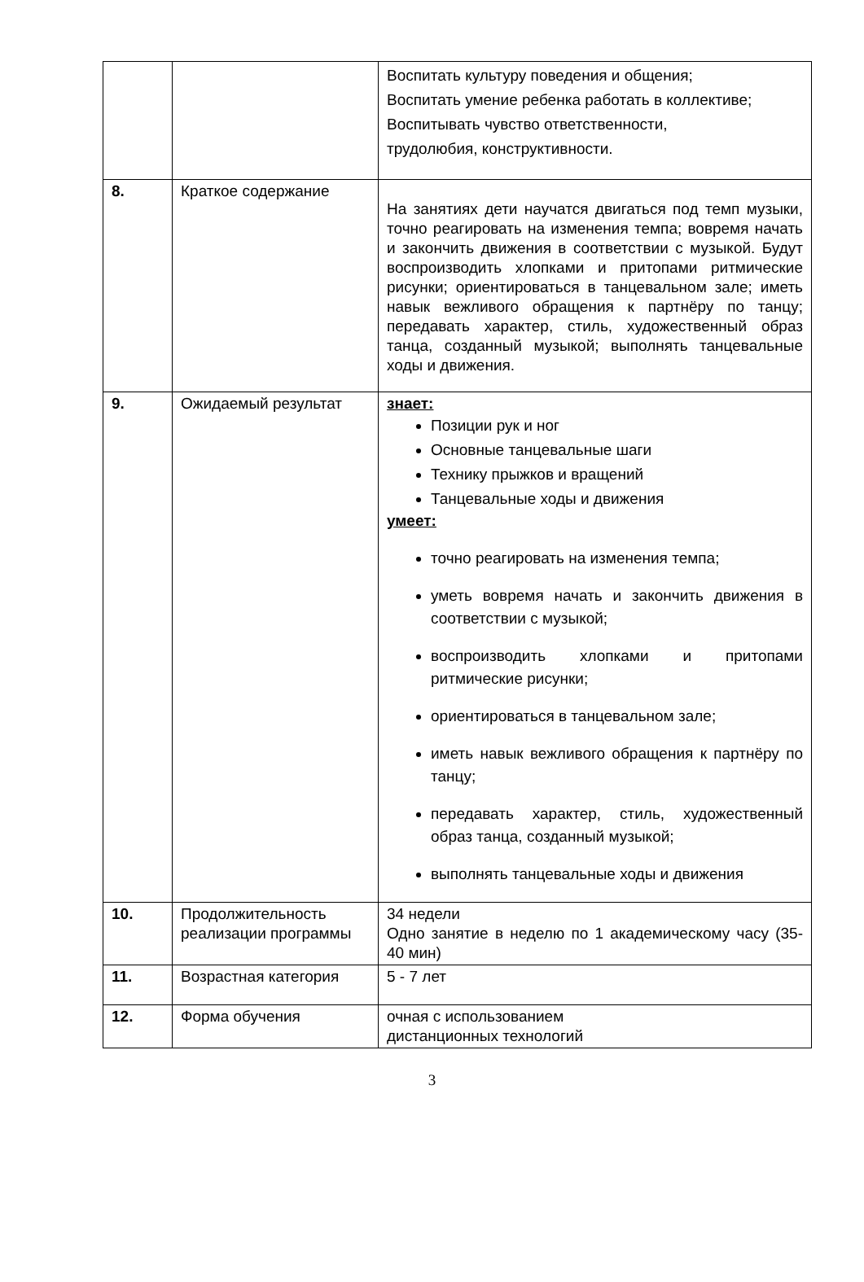| | | Воспитать культуру поведения и общения; Воспитать умение ребенка работать в коллективе; Воспитывать чувство ответственности, трудолюбия, конструктивности. |
| 8. | Краткое содержание | На занятиях дети научатся двигаться под темп музыки, точно реагировать на изменения темпа; вовремя начать и закончить движения в соответствии с музыкой. Будут воспроизводить хлопками и притопами ритмические рисунки; ориентироваться в танцевальном зале; иметь навык вежливого обращения к партнёру по танцу; передавать характер, стиль, художественный образ танца, созданный музыкой; выполнять танцевальные ходы и движения. |
| 9. | Ожидаемый результат | знает: Позиции рук и ног Основные танцевальные шаги Технику прыжков и вращений Танцевальные ходы и движения умеет: точно реагировать на изменения темпа; уметь вовремя начать и закончить движения в соответствии с музыкой; воспроизводить хлопками и притопами ритмические рисунки; ориентироваться в танцевальном зале; иметь навык вежливого обращения к партнёру по танцу; передавать характер, стиль, художественный образ танца, созданный музыкой; выполнять танцевальные ходы и движения |
| 10. | Продолжительность реализации программы | 34 недели Одно занятие в неделю по 1 академическому часу (35- 40 мин) |
| 11. | Возрастная категория | 5 - 7 лет |
| 12. | Форма обучения | очная с использованием дистанционных технологий |
3